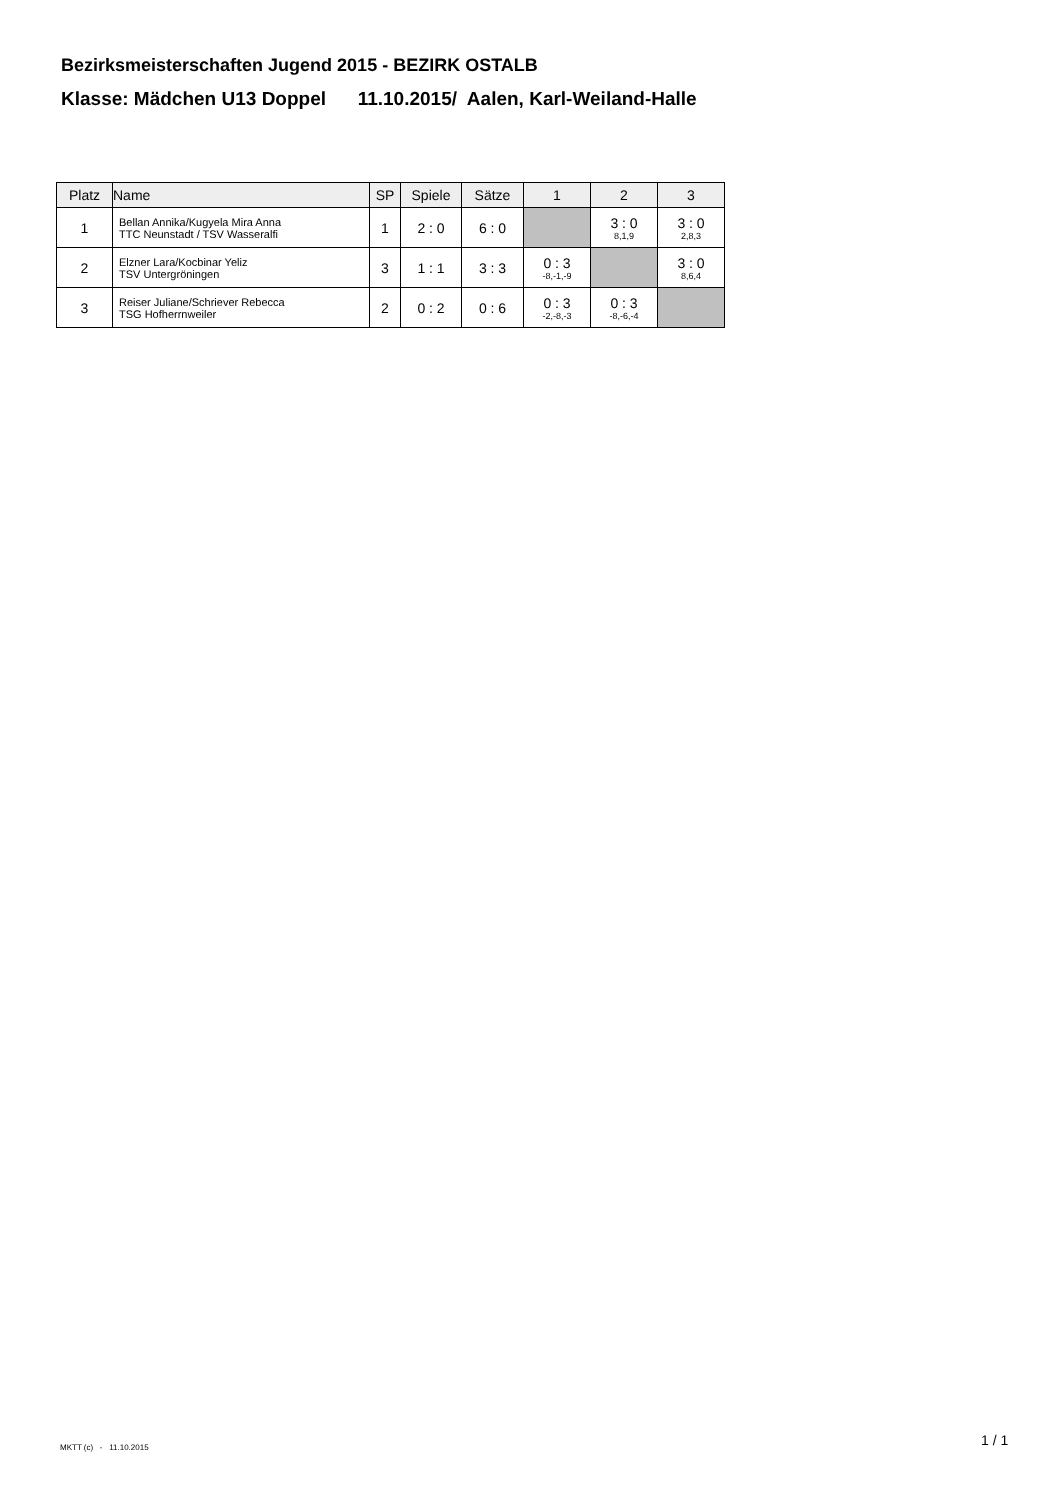Bezirksmeisterschaften Jugend 2015 - BEZIRK OSTALB
Klasse: Mädchen U13 Doppel 11.10.2015/ Aalen, Karl-Weiland-Halle
| Platz | Name | SP | Spiele | Sätze | 1 | 2 | 3 |
| --- | --- | --- | --- | --- | --- | --- | --- |
| 1 | Bellan Annika/Kugyela Mira Anna TTC Neunstadt / TSV Wasseralfi | 1 | 2 : 0 | 6 : 0 | | 3 : 0 8,1,9 | 3 : 0 2,8,3 |
| 2 | Elzner Lara/Kocbinar Yeliz TSV Untergröningen | 3 | 1 : 1 | 3 : 3 | 0 : 3 -8,-1,-9 | | 3 : 0 8,6,4 |
| 3 | Reiser Juliane/Schriever Rebecca TSG Hofherrnweiler | 2 | 0 : 2 | 0 : 6 | 0 : 3 -2,-8,-3 | 0 : 3 -8,-6,-4 | |
MKTT (c) - 11.10.2015 1 / 1